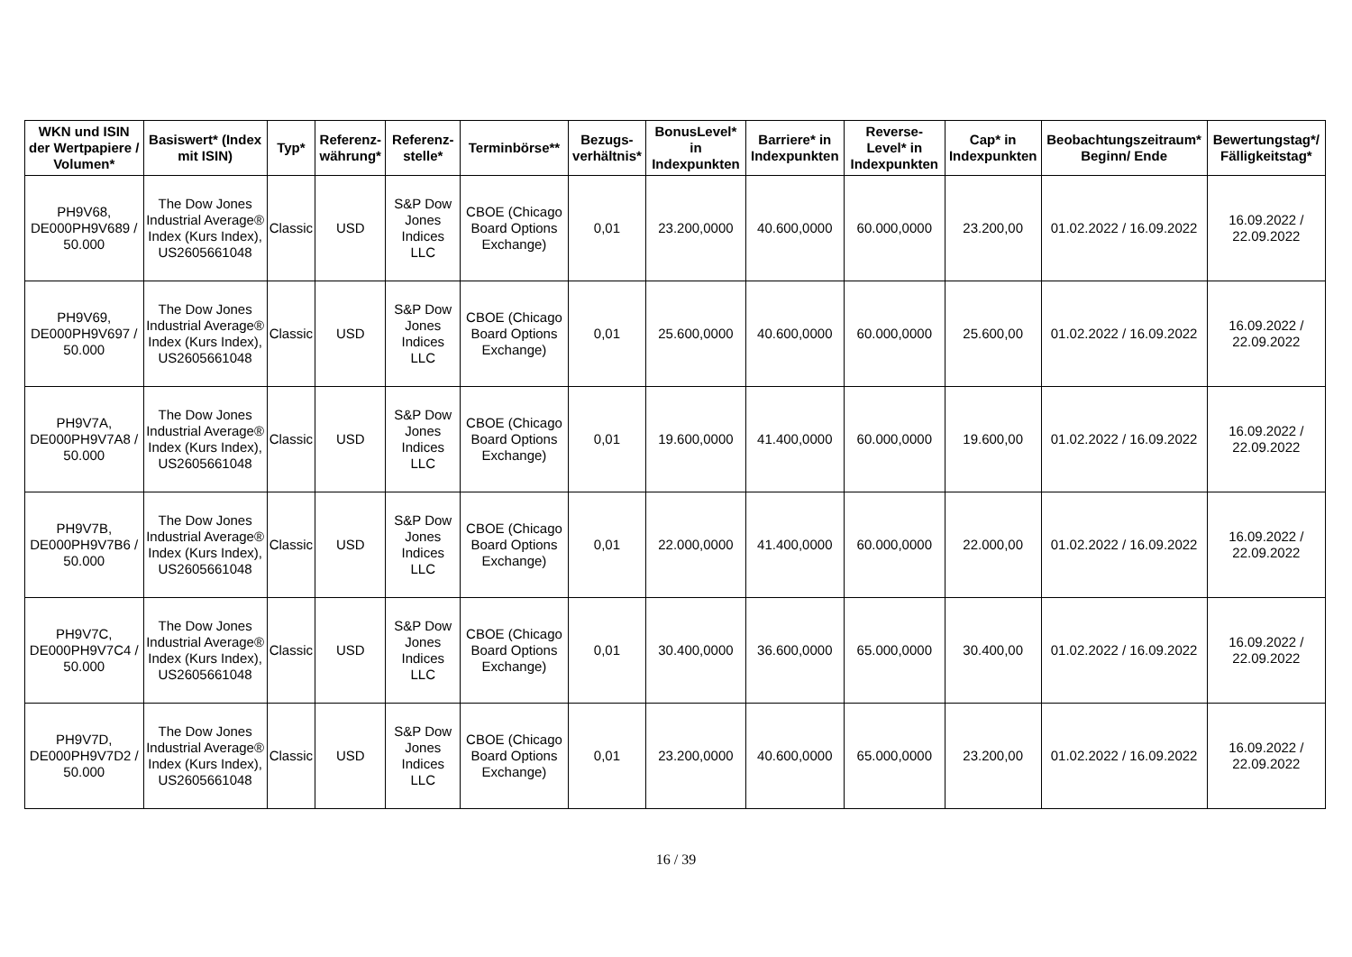| WKN und ISIN der Wertpapiere / Volumen* | Basiswert* (Index mit ISIN) | Typ* | Referenz-währung* | Referenz-stelle* | Terminbörse** | Bezugs-verhältnis* | BonusLevel* in Indexpunkten | Barriere* in Indexpunkten | Reverse-Level* in Indexpunkten | Cap* in Indexpunkten | Beobachtungszeitraum* Beginn/ Ende | Bewertungstag*/ Fälligkeitstag* |
| --- | --- | --- | --- | --- | --- | --- | --- | --- | --- | --- | --- | --- |
| PH9V68, DE000PH9V689 / 50.000 | The Dow Jones Industrial Average® Index (Kurs Index), US2605661048 | Classic | USD | S&P Dow Jones Indices LLC | CBOE (Chicago Board Options Exchange) | 0,01 | 23.200,0000 | 40.600,0000 | 60.000,0000 | 23.200,00 | 01.02.2022 / 16.09.2022 | 16.09.2022 / 22.09.2022 |
| PH9V69, DE000PH9V697 / 50.000 | The Dow Jones Industrial Average® Index (Kurs Index), US2605661048 | Classic | USD | S&P Dow Jones Indices LLC | CBOE (Chicago Board Options Exchange) | 0,01 | 25.600,0000 | 40.600,0000 | 60.000,0000 | 25.600,00 | 01.02.2022 / 16.09.2022 | 16.09.2022 / 22.09.2022 |
| PH9V7A, DE000PH9V7A8 / 50.000 | The Dow Jones Industrial Average® Index (Kurs Index), US2605661048 | Classic | USD | S&P Dow Jones Indices LLC | CBOE (Chicago Board Options Exchange) | 0,01 | 19.600,0000 | 41.400,0000 | 60.000,0000 | 19.600,00 | 01.02.2022 / 16.09.2022 | 16.09.2022 / 22.09.2022 |
| PH9V7B, DE000PH9V7B6 / 50.000 | The Dow Jones Industrial Average® Index (Kurs Index), US2605661048 | Classic | USD | S&P Dow Jones Indices LLC | CBOE (Chicago Board Options Exchange) | 0,01 | 22.000,0000 | 41.400,0000 | 60.000,0000 | 22.000,00 | 01.02.2022 / 16.09.2022 | 16.09.2022 / 22.09.2022 |
| PH9V7C, DE000PH9V7C4 / 50.000 | The Dow Jones Industrial Average® Index (Kurs Index), US2605661048 | Classic | USD | S&P Dow Jones Indices LLC | CBOE (Chicago Board Options Exchange) | 0,01 | 30.400,0000 | 36.600,0000 | 65.000,0000 | 30.400,00 | 01.02.2022 / 16.09.2022 | 16.09.2022 / 22.09.2022 |
| PH9V7D, DE000PH9V7D2 / 50.000 | The Dow Jones Industrial Average® Index (Kurs Index), US2605661048 | Classic | USD | S&P Dow Jones Indices LLC | CBOE (Chicago Board Options Exchange) | 0,01 | 23.200,0000 | 40.600,0000 | 65.000,0000 | 23.200,00 | 01.02.2022 / 16.09.2022 | 16.09.2022 / 22.09.2022 |
16 / 39